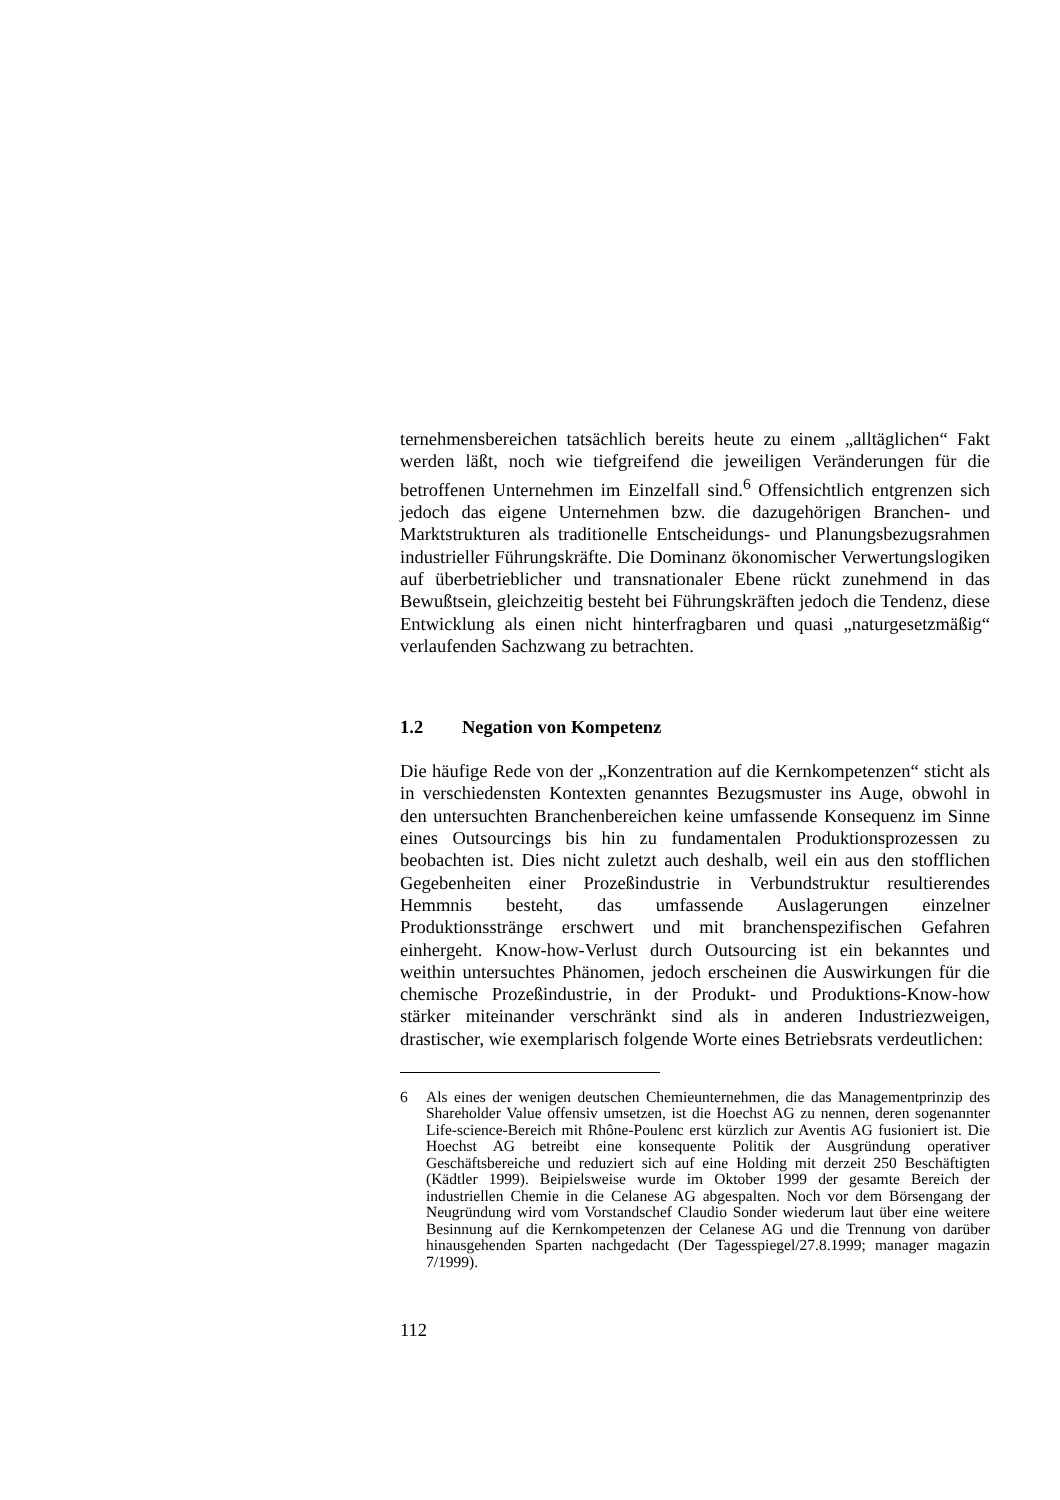ternehmensbereichen tatsächlich bereits heute zu einem „alltäglichen“ Fakt werden läßt, noch wie tiefgreifend die jeweiligen Veränderungen für die betroffenen Unternehmen im Einzelfall sind.<sup>6</sup> Offensichtlich entgrenzen sich jedoch das eigene Unternehmen bzw. die dazugehörigen Branchen- und Marktstrukturen als traditionelle Entscheidungs- und Planungsbezugsrahmen industrieller Führungskräfte. Die Dominanz ökonomischer Verwertungslogiken auf überbetrieblicher und transnationaler Ebene rückt zunehmend in das Bewußtsein, gleichzeitig besteht bei Führungskräften jedoch die Tendenz, diese Entwicklung als einen nicht hinterfragbaren und quasi „naturgesetzmäßig“ verlaufenden Sachzwang zu betrachten.
1.2 Negation von Kompetenz
Die häufige Rede von der „Konzentration auf die Kernkompetenzen“ sticht als in verschiedensten Kontexten genanntes Bezugsmuster ins Auge, obwohl in den untersuchten Branchenbereichen keine umfassende Konsequenz im Sinne eines Outsourcings bis hin zu fundamentalen Produktionsprozessen zu beobachten ist. Dies nicht zuletzt auch deshalb, weil ein aus den stofflichen Gegebenheiten einer Prozeßindustrie in Verbundstruktur resultierendes Hemmnis besteht, das umfassende Auslagerungen einzelner Produktionsstränge erschwert und mit branchenspezifischen Gefahren einhergeht. Know-how-Verlust durch Outsourcing ist ein bekanntes und weithin untersuchtes Phänomen, jedoch erscheinen die Auswirkungen für die chemische Prozeßindustrie, in der Produkt- und Produktions-Know-how stärker miteinander verschränkt sind als in anderen Industriezweigen, drastischer, wie exemplarisch folgende Worte eines Betriebsrats verdeutlichen:
6 Als eines der wenigen deutschen Chemieunternehmen, die das Managementprinzip des Shareholder Value offensiv umsetzen, ist die Hoechst AG zu nennen, deren sogenannter Life-science-Bereich mit Rhône-Poulenc erst kürzlich zur Aventis AG fusioniert ist. Die Hoechst AG betreibt eine konsequente Politik der Ausgründung operativer Geschäftsbereiche und reduziert sich auf eine Holding mit derzeit 250 Beschäftigten (Kädtler 1999). Beipielsweise wurde im Oktober 1999 der gesamte Bereich der industriellen Chemie in die Celanese AG abgespalten. Noch vor dem Börsengang der Neugründung wird vom Vorstandschef Claudio Sonder wiederum laut über eine weitere Besinnung auf die Kernkompetenzen der Celanese AG und die Trennung von darüber hinausgehenden Sparten nachgedacht (Der Tagesspiegel/27.8.1999; manager magazin 7/1999).
112